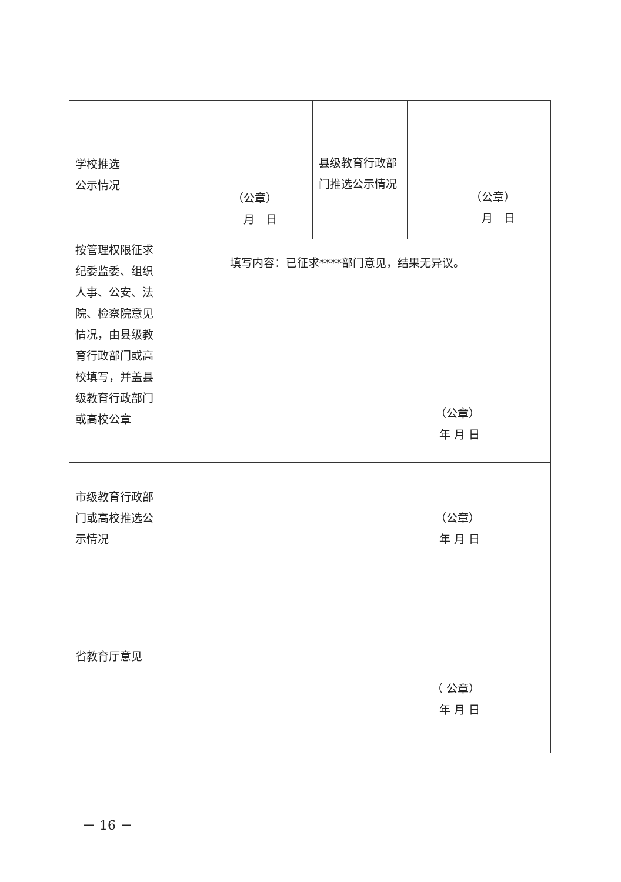| 学校推选 公示情况 | （公章） 月 日 | 县级教育行政部门推选公示情况 | （公章） 月 日 |
| 按管理权限征求纪委监委、组织人事、公安、法院、检察院意见情况，由县级教育行政部门或高校填写，并盖县级教育行政部门或高校公章 | 填写内容：已征求****部门意见，结果无异议。 （公章） 年 月 日 | | |
| 市级教育行政部门或高校推选公示情况 | （公章） 年 月 日 | | |
| 省教育厅意见 | （ 公章） 年 月 日 | | |
－ 16 －